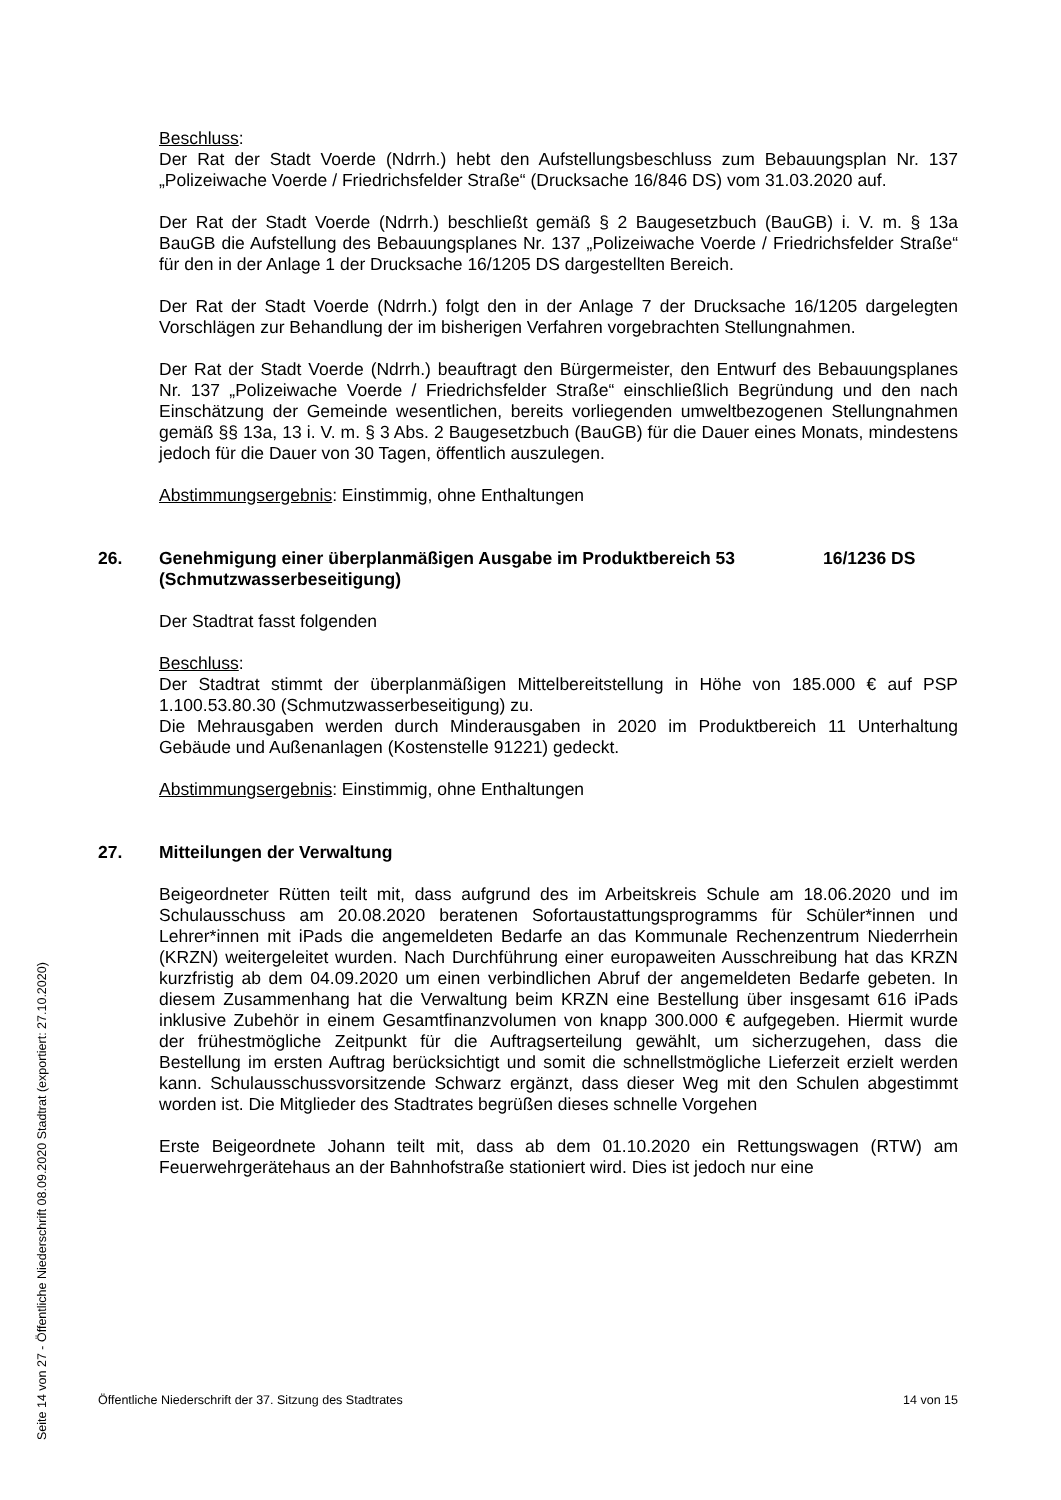Beschluss:
Der Rat der Stadt Voerde (Ndrrh.) hebt den Aufstellungsbeschluss zum Bebauungsplan Nr. 137 „Polizeiwache Voerde / Friedrichsfelder Straße“ (Drucksache 16/846 DS) vom 31.03.2020 auf.
Der Rat der Stadt Voerde (Ndrrh.) beschließt gemäß § 2 Baugesetzbuch (BauGB) i. V. m. § 13a BauGB die Aufstellung des Bebauungsplanes Nr. 137 „Polizeiwache Voerde / Friedrichsfelder Straße“ für den in der Anlage 1 der Drucksache 16/1205 DS dargestellten Bereich.
Der Rat der Stadt Voerde (Ndrrh.) folgt den in der Anlage 7 der Drucksache 16/1205 dargelegten Vorschlägen zur Behandlung der im bisherigen Verfahren vorgebrachten Stellungnahmen.
Der Rat der Stadt Voerde (Ndrrh.) beauftragt den Bürgermeister, den Entwurf des Bebauungsplanes Nr. 137 „Polizeiwache Voerde / Friedrichsfelder Straße“ einschließlich Begründung und den nach Einschätzung der Gemeinde wesentlichen, bereits vorliegenden umweltbezogenen Stellungnahmen gemäß §§ 13a, 13 i. V. m. § 3 Abs. 2 Baugesetzbuch (BauGB) für die Dauer eines Monats, mindestens jedoch für die Dauer von 30 Tagen, öffentlich auszulegen.
Abstimmungsergebnis: Einstimmig, ohne Enthaltungen
26. Genehmigung einer überplanmäßigen Ausgabe im Produktbereich 53 (Schmutzwasserbeseitigung) 16/1236 DS
Der Stadtrat fasst folgenden
Beschluss:
Der Stadtrat stimmt der überplanmäßigen Mittelbereitstellung in Höhe von 185.000 € auf PSP 1.100.53.80.30 (Schmutzwasserbeseitigung) zu.
Die Mehrausgaben werden durch Minderausgaben in 2020 im Produktbereich 11 Unterhaltung Gebäude und Außenanlagen (Kostenstelle 91221) gedeckt.
Abstimmungsergebnis: Einstimmig, ohne Enthaltungen
27. Mitteilungen der Verwaltung
Beigeordneter Rütten teilt mit, dass aufgrund des im Arbeitskreis Schule am 18.06.2020 und im Schulausschuss am 20.08.2020 beratenen Sofortaustattungsprogramms für Schüler*innen und Lehrer*innen mit iPads die angemeldeten Bedarfe an das Kommunale Rechenzentrum Niederrhein (KRZN) weitergeleitet wurden. Nach Durchführung einer europaweiten Ausschreibung hat das KRZN kurzfristig ab dem 04.09.2020 um einen verbindlichen Abruf der angemeldeten Bedarfe gebeten. In diesem Zusammenhang hat die Verwaltung beim KRZN eine Bestellung über insgesamt 616 iPads inklusive Zubehör in einem Gesamtfinanzvolumen von knapp 300.000 € aufgegeben. Hiermit wurde der frühestmögliche Zeitpunkt für die Auftragserteilung gewählt, um sicherzugehen, dass die Bestellung im ersten Auftrag berücksichtigt und somit die schnellstmögliche Lieferzeit erzielt werden kann. Schulausschussvorsitzende Schwarz ergänzt, dass dieser Weg mit den Schulen abgestimmt worden ist. Die Mitglieder des Stadtrates begrüßen dieses schnelle Vorgehen
Erste Beigeordnete Johann teilt mit, dass ab dem 01.10.2020 ein Rettungswagen (RTW) am Feuerwehrgerätehaus an der Bahnhofstraße stationiert wird. Dies ist jedoch nur eine
Öffentliche Niederschrift der 37. Sitzung des Stadtrates 14 von 15
Seite 14 von 27 - Öffentliche Niederschrift 08.09.2020 Stadtrat (exportiert: 27.10.2020)